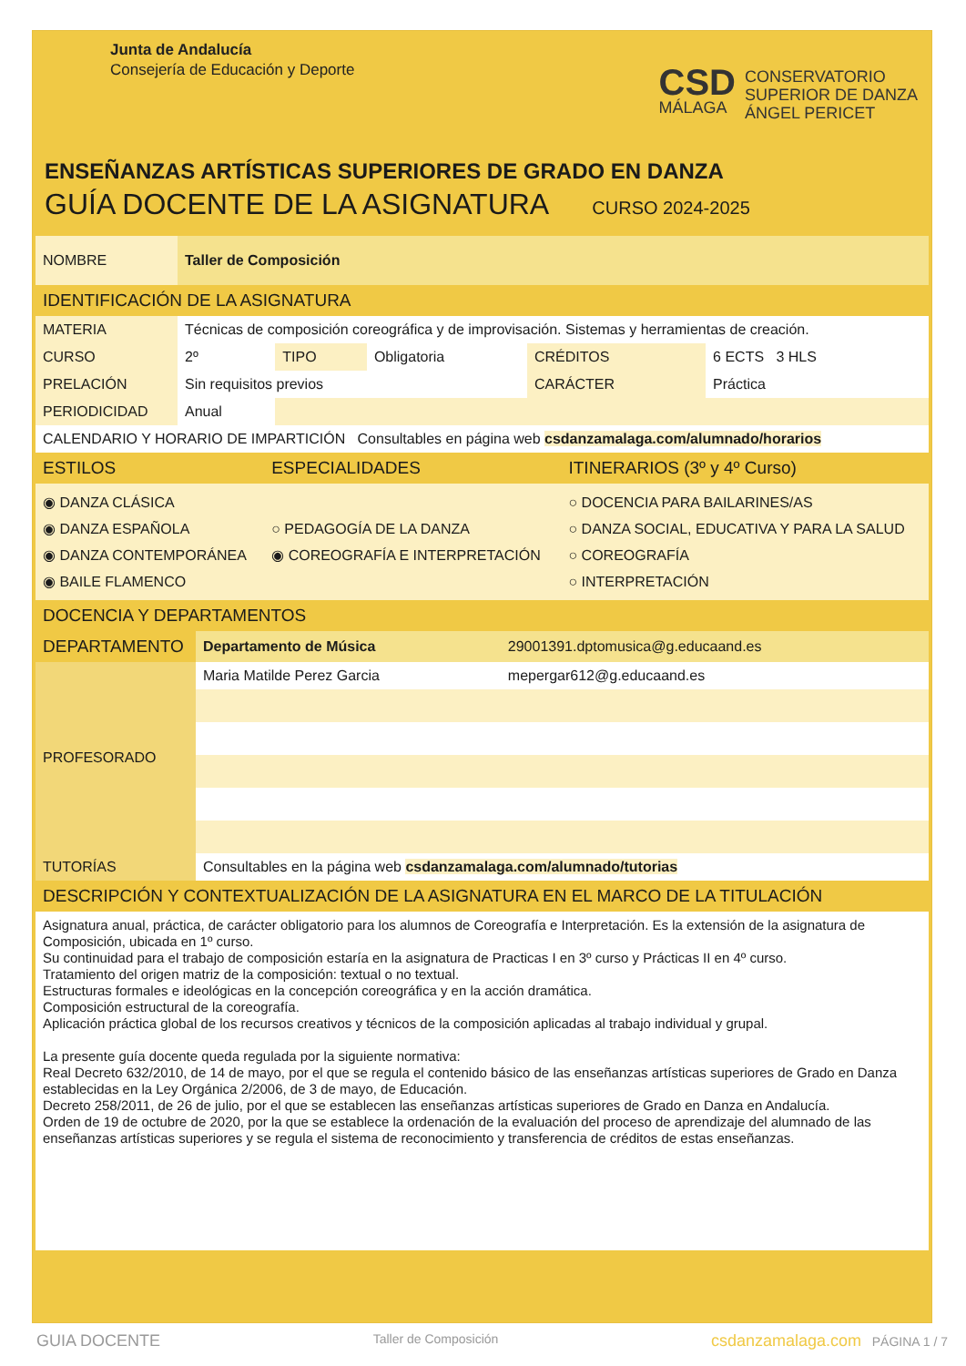Junta de Andalucía
Consejería de Educación y Deporte
CSD
MÁLAGA
CONSERVATORIO
SUPERIOR DE DANZA
ÁNGEL PERICET
ENSEÑANZAS ARTÍSTICAS SUPERIORES DE GRADO EN DANZA
GUÍA DOCENTE DE LA ASIGNATURA CURSO 2024-2025
| NOMBRE | Taller de Composición | | | | |
| IDENTIFICACIÓN DE LA ASIGNATURA | | | | | |
| MATERIA | Técnicas de composición coreográfica y de improvisación. Sistemas y herramientas de creación. | | | | |
| CURSO | 2º | TIPO | Obligatoria | CRÉDITOS | 6 ECTS 3 HLS |
| PRELACIÓN | Sin requisitos previos | | | CARÁCTER | Práctica |
| PERIODICIDAD | Anual | | | | |
| CALENDARIO Y HORARIO DE IMPARTICIÓN Consultables en página web csdanzamalaga.com/alumnado/horarios | | | | | |
| ESTILOS | ESPECIALIDADES | ITINERARIOS (3º y 4º Curso) |
| --- | --- | --- |
| ◉ DANZA CLÁSICA ◉ DANZA ESPAÑOLA ◉ DANZA CONTEMPORÁNEA ◉ BAILE FLAMENCO | ○ PEDAGOGÍA DE LA DANZA ◉ COREOGRAFÍA E INTERPRETACIÓN | ○ DOCENCIA PARA BAILARINES/AS ○ DANZA SOCIAL, EDUCATIVA Y PARA LA SALUD ○ COREOGRAFÍA ○ INTERPRETACIÓN |
| DOCENCIA Y DEPARTAMENTOS | | |
| --- | --- | --- |
| DEPARTAMENTO | Departamento de Música | 29001391.dptomusica@g.educaand.es |
| PROFESORADO | Maria Matilde Perez Garcia | mepergar612@g.educaand.es |
| TUTORÍAS | Consultables en la página web csdanzamalaga.com/alumnado/tutorias | |
| DESCRIPCIÓN Y CONTEXTUALIZACIÓN DE LA ASIGNATURA EN EL MARCO DE LA TITULACIÓN | | |
Asignatura anual, práctica, de carácter obligatorio para los alumnos de Coreografía e Interpretación. Es la extensión de la asignatura de Composición, ubicada en 1º curso.
Su continuidad para el trabajo de composición estaría en la asignatura de Practicas I en 3º curso y Prácticas II en 4º curso.
Tratamiento del origen matriz de la composición: textual o no textual.
Estructuras formales e ideológicas en la concepción coreográfica y en la acción dramática.
Composición estructural de la coreografía.
Aplicación práctica global de los recursos creativos y técnicos de la composición aplicadas al trabajo individual y grupal.
La presente guía docente queda regulada por la siguiente normativa:
Real Decreto 632/2010, de 14 de mayo, por el que se regula el contenido básico de las enseñanzas artísticas superiores de Grado en Danza establecidas en la Ley Orgánica 2/2006, de 3 de mayo, de Educación.
Decreto 258/2011, de 26 de julio, por el que se establecen las enseñanzas artísticas superiores de Grado en Danza en Andalucía.
Orden de 19 de octubre de 2020, por la que se establece la ordenación de la evaluación del proceso de aprendizaje del alumnado de las enseñanzas artísticas superiores y se regula el sistema de reconocimiento y transferencia de créditos de estas enseñanzas.
GUIA DOCENTE Taller de Composición csdanzamalaga.com PÁGINA 1 / 7